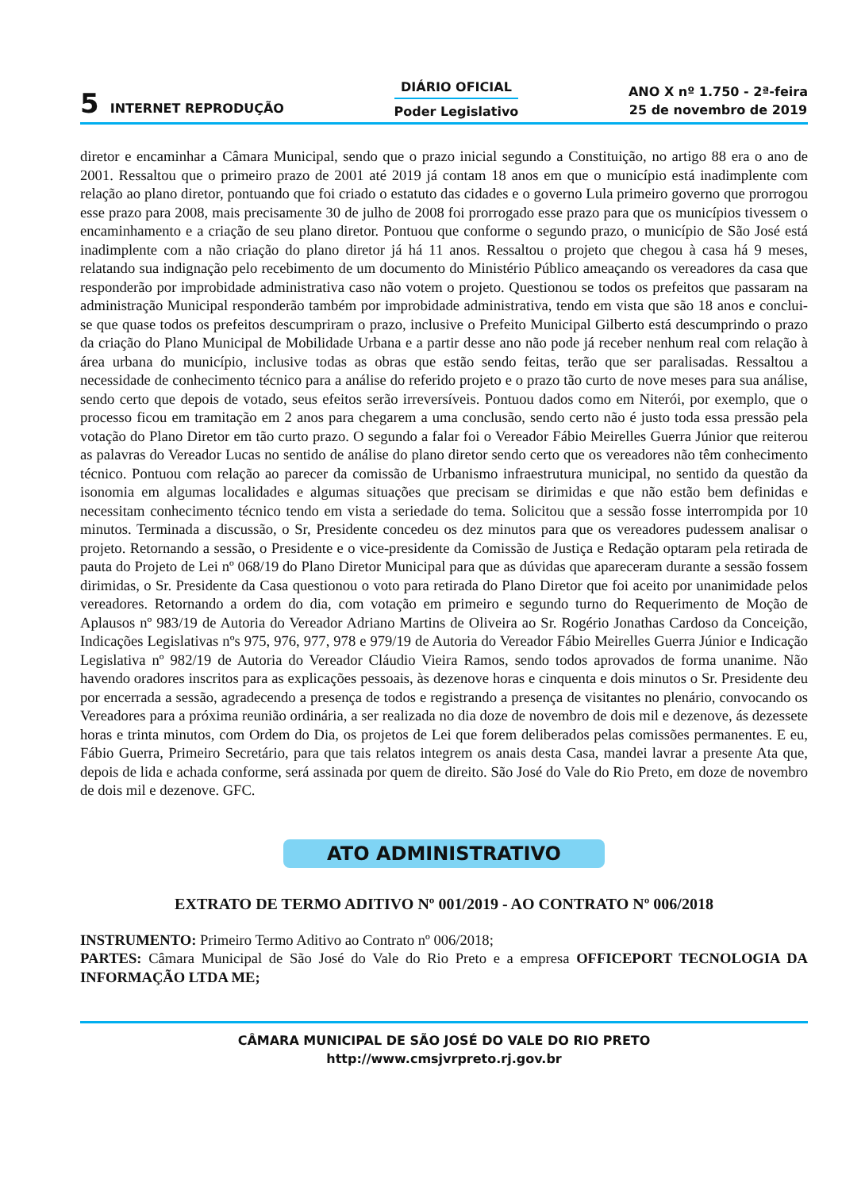5 INTERNET REPRODUÇÃO
DIÁRIO OFICIAL
Poder Legislativo
ANO X nº 1.750 - 2ª-feira
25 de novembro de 2019
diretor e encaminhar a Câmara Municipal, sendo que o prazo inicial segundo a Constituição, no artigo 88 era o ano de 2001. Ressaltou que o primeiro prazo de 2001 até 2019 já contam 18 anos em que o município está inadimplente com relação ao plano diretor, pontuando que foi criado o estatuto das cidades e o governo Lula primeiro governo que prorrogou esse prazo para 2008, mais precisamente 30 de julho de 2008 foi prorrogado esse prazo para que os municípios tivessem o encaminhamento e a criação de seu plano diretor. Pontuou que conforme o segundo prazo, o município de São José está inadimplente com a não criação do plano diretor já há 11 anos. Ressaltou o projeto que chegou à casa há 9 meses, relatando sua indignação pelo recebimento de um documento do Ministério Público ameaçando os vereadores da casa que responderão por improbidade administrativa caso não votem o projeto. Questionou se todos os prefeitos que passaram na administração Municipal responderão também por improbidade administrativa, tendo em vista que são 18 anos e conclui-se que quase todos os prefeitos descumpriram o prazo, inclusive o Prefeito Municipal Gilberto está descumprindo o prazo da criação do Plano Municipal de Mobilidade Urbana e a partir desse ano não pode já receber nenhum real com relação à área urbana do município, inclusive todas as obras que estão sendo feitas, terão que ser paralisadas. Ressaltou a necessidade de conhecimento técnico para a análise do referido projeto e o prazo tão curto de nove meses para sua análise, sendo certo que depois de votado, seus efeitos serão irreversíveis. Pontuou dados como em Niterói, por exemplo, que o processo ficou em tramitação em 2 anos para chegarem a uma conclusão, sendo certo não é justo toda essa pressão pela votação do Plano Diretor em tão curto prazo. O segundo a falar foi o Vereador Fábio Meirelles Guerra Júnior que reiterou as palavras do Vereador Lucas no sentido de análise do plano diretor sendo certo que os vereadores não têm conhecimento técnico. Pontuou com relação ao parecer da comissão de Urbanismo infraestrutura municipal, no sentido da questão da isonomia em algumas localidades e algumas situações que precisam se dirimidas e que não estão bem definidas e necessitam conhecimento técnico tendo em vista a seriedade do tema. Solicitou que a sessão fosse interrompida por 10 minutos. Terminada a discussão, o Sr, Presidente concedeu os dez minutos para que os vereadores pudessem analisar o projeto. Retornando a sessão, o Presidente e o vice-presidente da Comissão de Justiça e Redação optaram pela retirada de pauta do Projeto de Lei nº 068/19 do Plano Diretor Municipal para que as dúvidas que apareceram durante a sessão fossem dirimidas, o Sr. Presidente da Casa questionou o voto para retirada do Plano Diretor que foi aceito por unanimidade pelos vereadores. Retornando a ordem do dia, com votação em primeiro e segundo turno do Requerimento de Moção de Aplausos nº 983/19 de Autoria do Vereador Adriano Martins de Oliveira ao Sr. Rogério Jonathas Cardoso da Conceição, Indicações Legislativas nºs 975, 976, 977, 978 e 979/19 de Autoria do Vereador Fábio Meirelles Guerra Júnior e Indicação Legislativa nº 982/19 de Autoria do Vereador Cláudio Vieira Ramos, sendo todos aprovados de forma unanime. Não havendo oradores inscritos para as explicações pessoais, às dezenove horas e cinquenta e dois minutos o Sr. Presidente deu por encerrada a sessão, agradecendo a presença de todos e registrando a presença de visitantes no plenário, convocando os Vereadores para a próxima reunião ordinária, a ser realizada no dia doze de novembro de dois mil e dezenove, ás dezessete horas e trinta minutos, com Ordem do Dia, os projetos de Lei que forem deliberados pelas comissões permanentes. E eu, Fábio Guerra, Primeiro Secretário, para que tais relatos integrem os anais desta Casa, mandei lavrar a presente Ata que, depois de lida e achada conforme, será assinada por quem de direito. São José do Vale do Rio Preto, em doze de novembro de dois mil e dezenove. GFC.
ATO ADMINISTRATIVO
EXTRATO DE TERMO ADITIVO Nº 001/2019 - AO CONTRATO Nº 006/2018
INSTRUMENTO: Primeiro Termo Aditivo ao Contrato nº 006/2018;
PARTES: Câmara Municipal de São José do Vale do Rio Preto e a empresa OFFICEPORT TECNOLOGIA DA INFORMAÇÃO LTDA ME;
CÂMARA MUNICIPAL DE SÃO JOSÉ DO VALE DO RIO PRETO
http://www.cmsjvrpreto.rj.gov.br